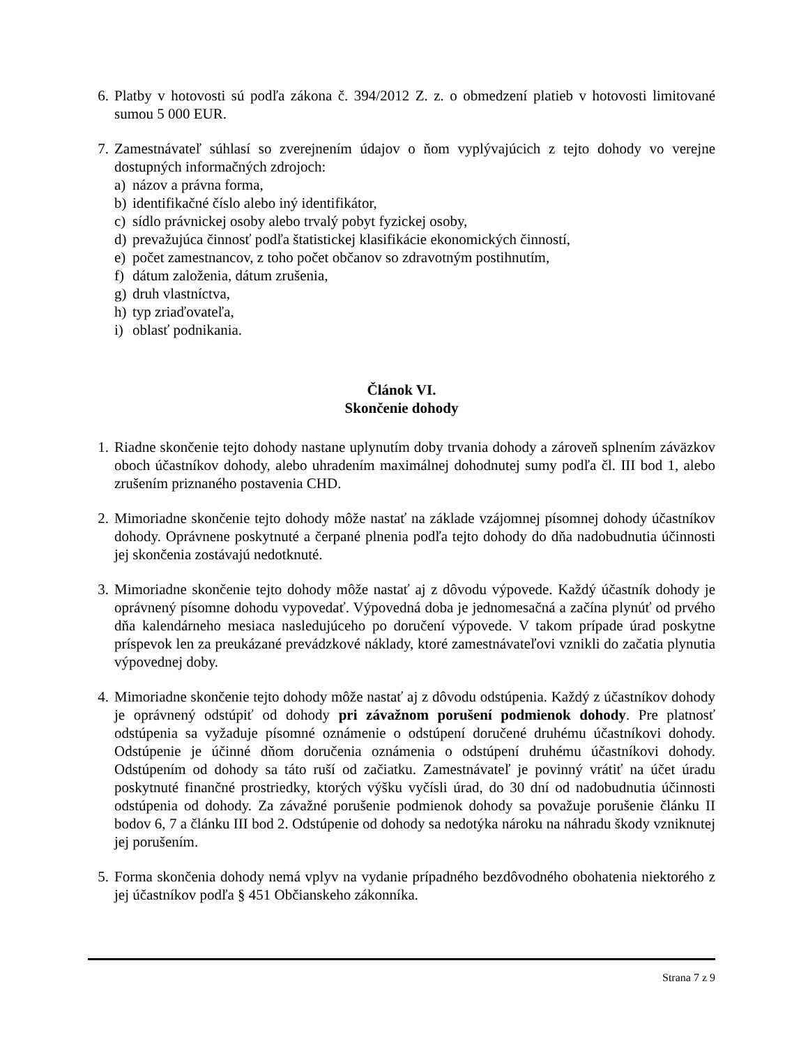6. Platby v hotovosti sú podľa zákona č. 394/2012 Z. z. o obmedzení platieb v hotovosti limitované sumou 5 000 EUR.
7. Zamestnávateľ súhlasí so zverejnením údajov o ňom vyplývajúcich z tejto dohody vo verejne dostupných informačných zdrojoch:
a) názov a právna forma,
b) identifikačné číslo alebo iný identifikátor,
c) sídlo právnickej osoby alebo trvalý pobyt fyzickej osoby,
d) prevažujúca činnosť podľa štatistickej klasifikácie ekonomických činností,
e) počet zamestnancov, z toho počet občanov so zdravotným postihnutím,
f) dátum založenia, dátum zrušenia,
g) druh vlastníctva,
h) typ zriaďovateľa,
i) oblasť podnikania.
Článok VI.
Skončenie dohody
1. Riadne skončenie tejto dohody nastane uplynutím doby trvania dohody a zároveň splnením záväzkov oboch účastníkov dohody, alebo uhradením maximálnej dohodnutej sumy podľa čl. III bod 1, alebo zrušením priznaného postavenia CHD.
2. Mimoriadne skončenie tejto dohody môže nastať na základe vzájomnej písomnej dohody účastníkov dohody. Oprávnene poskytnuté a čerpané plnenia podľa tejto dohody do dňa nadobudnutia účinnosti jej skončenia zostávajú nedotknuté.
3. Mimoriadne skončenie tejto dohody môže nastať aj z dôvodu výpovede. Každý účastník dohody je oprávnený písomne dohodu vypovedať. Výpovedná doba je jednomesačná a začína plynúť od prvého dňa kalendárneho mesiaca nasledujúceho po doručení výpovede. V takom prípade úrad poskytne príspevok len za preukázané prevádzkové náklady, ktoré zamestnávateľovi vznikli do začatia plynutia výpovednej doby.
4. Mimoriadne skončenie tejto dohody môže nastať aj z dôvodu odstúpenia. Každý z účastníkov dohody je oprávnený odstúpiť od dohody pri závažnom porušení podmienok dohody. Pre platnosť odstúpenia sa vyžaduje písomné oznámenie o odstúpení doručené druhému účastníkovi dohody. Odstúpenie je účinné dňom doručenia oznámenia o odstúpení druhému účastníkovi dohody. Odstúpením od dohody sa táto ruší od začiatku. Zamestnávateľ je povinný vrátiť na účet úradu poskytnuté finančné prostriedky, ktorých výšku vyčísli úrad, do 30 dní od nadobudnutia účinnosti odstúpenia od dohody. Za závažné porušenie podmienok dohody sa považuje porušenie článku II bodov 6, 7 a článku III bod 2. Odstúpenie od dohody sa nedotýka nároku na náhradu škody vzniknutej jej porušením.
5. Forma skončenia dohody nemá vplyv na vydanie prípadného bezdôvodného obohatenia niektorého z jej účastníkov podľa § 451 Občianskeho zákonníka.
Strana 7 z 9